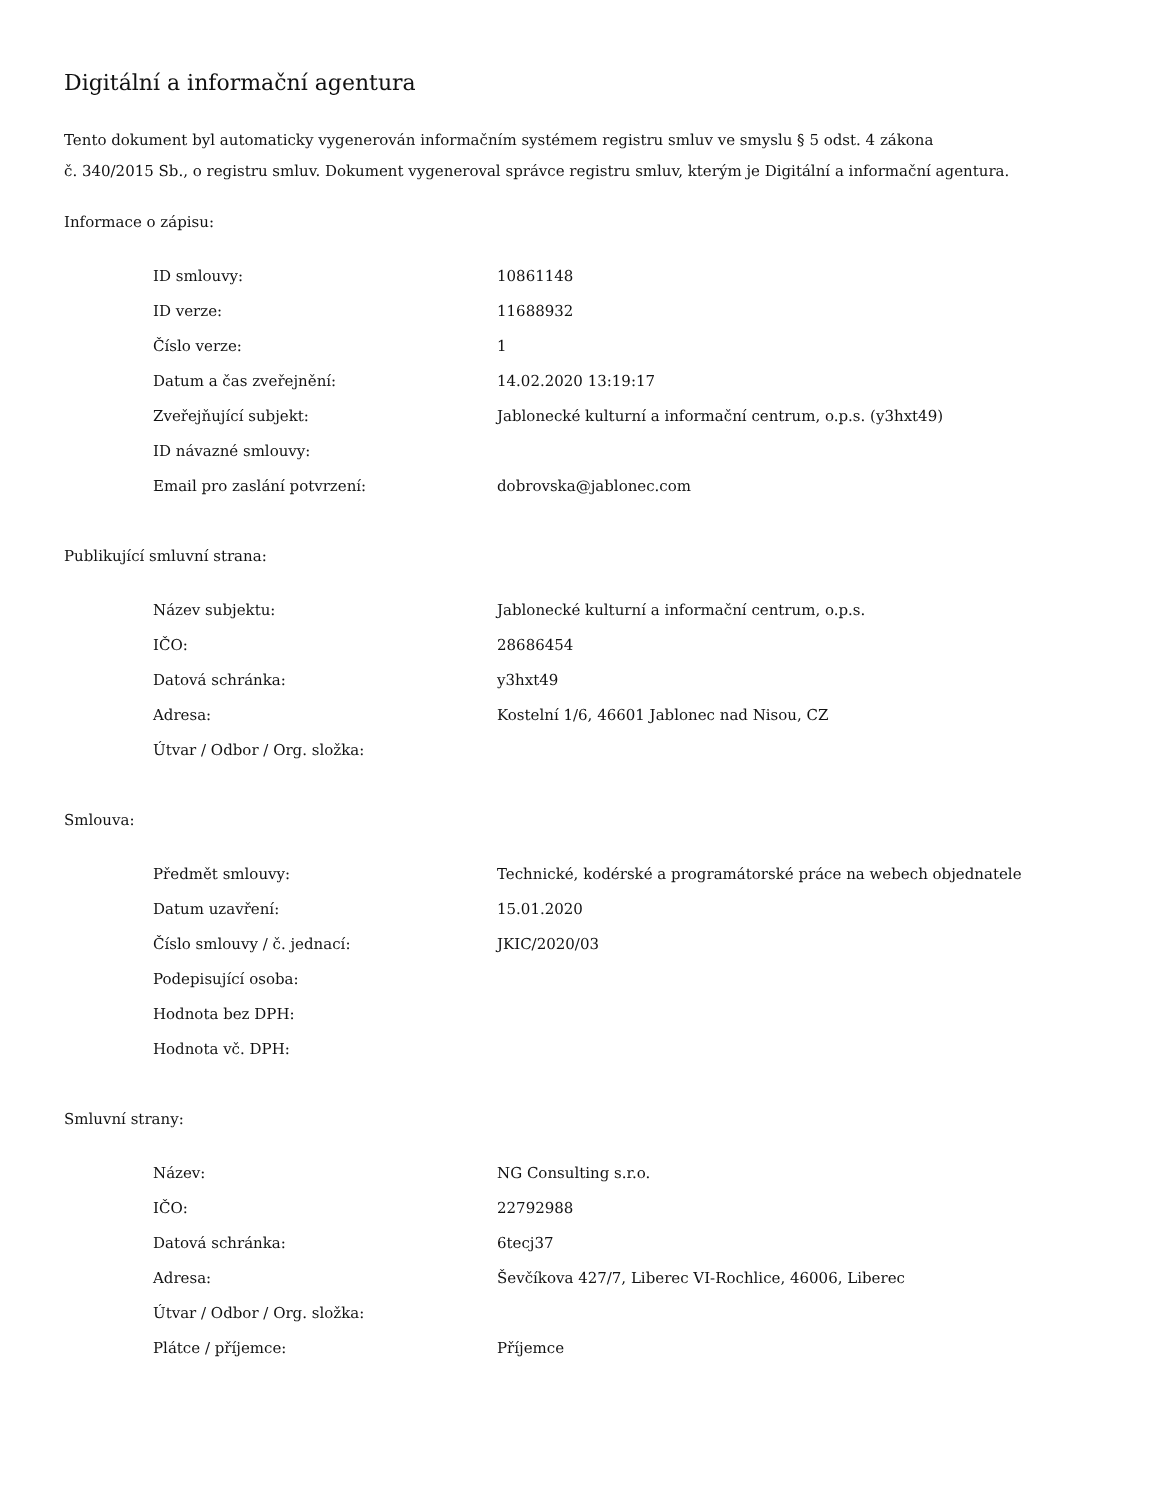Digitální a informační agentura
Tento dokument byl automaticky vygenerován informačním systémem registru smluv ve smyslu § 5 odst. 4 zákona
č. 340/2015 Sb., o registru smluv. Dokument vygeneroval správce registru smluv, kterým je Digitální a informační agentura.
Informace o zápisu:
| ID smlouvy: | 10861148 |
| ID verze: | 11688932 |
| Číslo verze: | 1 |
| Datum a čas zveřejnění: | 14.02.2020 13:19:17 |
| Zveřejňující subjekt: | Jablonecké kulturní a informační centrum, o.p.s. (y3hxt49) |
| ID návazné smlouvy: | |
| Email pro zaslání potvrzení: | dobrovska@jablonec.com |
Publikující smluvní strana:
| Název subjektu: | Jablonecké kulturní a informační centrum, o.p.s. |
| IČO: | 28686454 |
| Datová schránka: | y3hxt49 |
| Adresa: | Kostelní 1/6, 46601 Jablonec nad Nisou, CZ |
| Útvar / Odbor / Org. složka: | |
Smlouva:
| Předmět smlouvy: | Technické, kodérské a programátorské práce na webech objednatele |
| Datum uzavření: | 15.01.2020 |
| Číslo smlouvy / č. jednací: | JKIC/2020/03 |
| Podepisující osoba: | |
| Hodnota bez DPH: | |
| Hodnota vč. DPH: | |
Smluvní strany:
| Název: | NG Consulting s.r.o. |
| IČO: | 22792988 |
| Datová schránka: | 6tecj37 |
| Adresa: | Ševčíkova 427/7, Liberec VI-Rochlice, 46006, Liberec |
| Útvar / Odbor / Org. složka: | |
| Plátce / příjemce: | Příjemce |